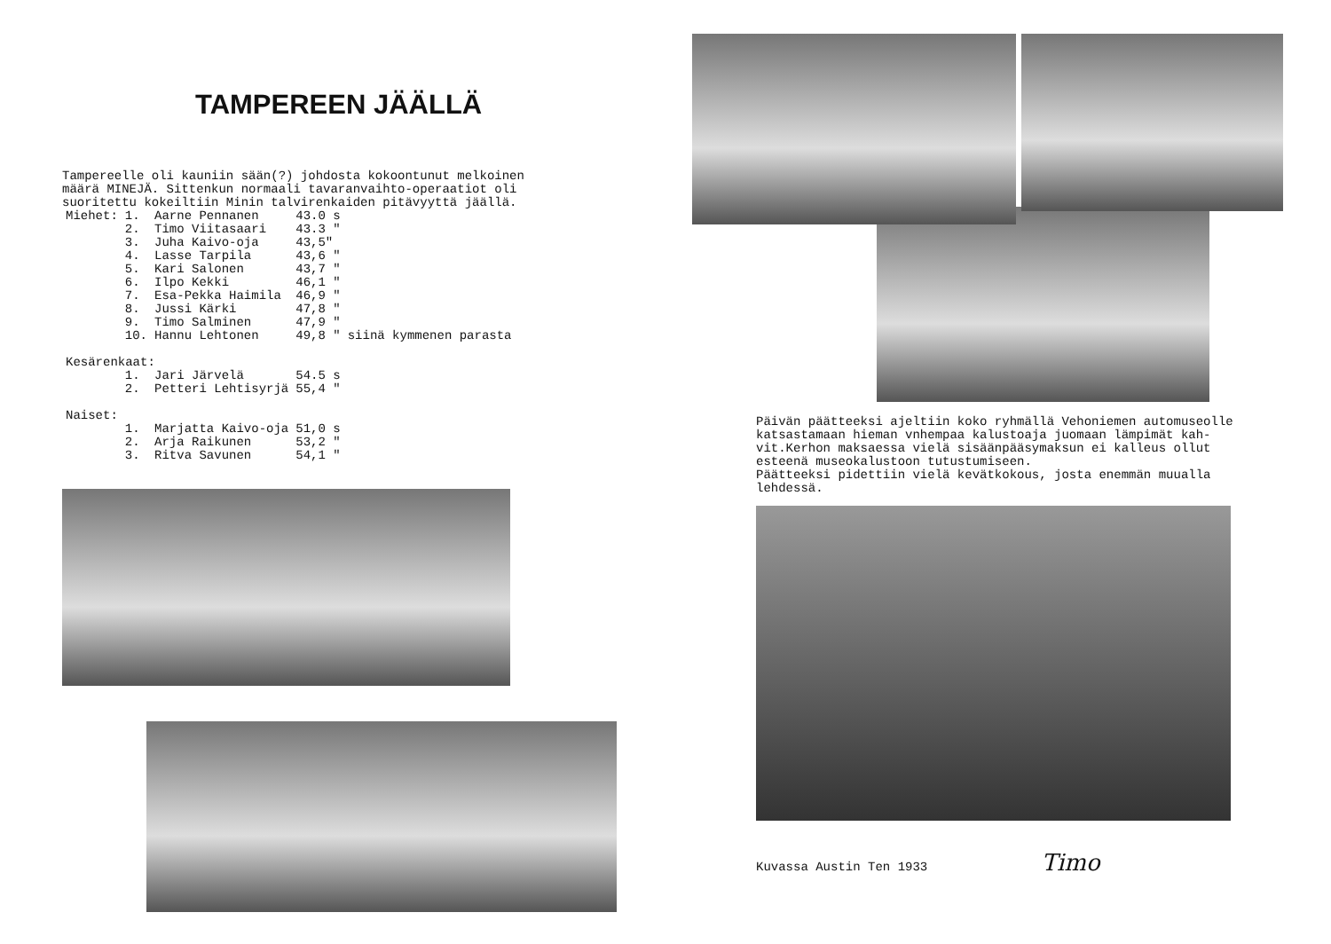TAMPEREEN JÄÄLLÄ
Tampereelle oli kauniin sään(?) johdosta kokoontunut melkoinen
määrä MINEJÄ. Sittenkun normaali tavaranvaihto-operaatiot oli
suoritettu kokeiltiin Minin talvirenkaiden pitävyyttä jäällä.
| Miehet: | 1. | Aarne Pennanen | 43.0 s | |
| | 2. | Timo Viitasaari | 43.3 " | |
| | 3. | Juha Kaivo-oja | 43,5" | |
| | 4. | Lasse Tarpila | 43,6 " | |
| | 5. | Kari Salonen | 43,7 " | |
| | 6. | Ilpo Kekki | 46,1 " | |
| | 7. | Esa-Pekka Haimila | 46,9 " | |
| | 8. | Jussi Kärki | 47,8 " | |
| | 9. | Timo Salminen | 47,9 " | |
| | 10. | Hannu Lehtonen | 49,8 " | siinä kymmenen parasta |
| Kesärenkaat: | | | | |
| | 1. | Jari Järvelä | 54.5 s | |
| | 2. | Petteri Lehtisyrjä | 55,4 " | |
| Naiset: | | | | |
| | 1. | Marjatta Kaivo-oja | 51,0 s | |
| | 2. | Arja Raikunen | 53,2 " | |
| | 3. | Ritva Savunen | 54,1 " | |
Päivän päätteeksi ajeltiin koko ryhmällä Vehoniemen automuseolle
katsastamaan hieman vnhempaa kalustoaja juomaan lämpimät kah-
vit.Kerhon maksaessa vielä sisäänpääsymaksun ei kalleus ollut
esteenä museokalustoon tutustumiseen.
Päätteeksi pidettiin vielä kevätkokous, josta enemmän muualla
lehdessä.
Kuvassa Austin Ten 1933 Timo